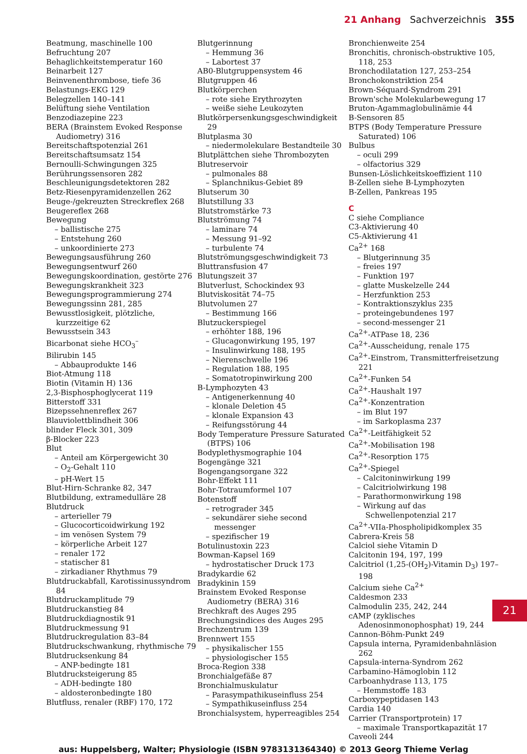21 Anhang Sachverzeichnis 355
Beatmung, maschinelle 100
Befruchtung 207
Behaglichkeitstemperatur 160
Beinarbeit 127
Beinvenenthrombose, tiefe 36
Belastungs-EKG 129
Belegzellen 140–141
Belüftung siehe Ventilation
Benzodiazepine 223
BERA (Brainstem Evoked Response Audiometry) 316
Bereitschaftspotenzial 261
Bereitschaftsumsatz 154
Bernoulli-Schwingungen 325
Berührungssensoren 282
Beschleunigungsdetektoren 282
Betz-Riesenpyramidenzellen 262
Beuge-/gekreuzten Streckreflex 268
Beugereflex 268
Bewegung
– ballistische 275
– Entstehung 260
– unkoordinierte 273
Bewegungsausführung 260
Bewegungsentwurf 260
Bewegungskoordination, gestörte 276
Bewegungskrankheit 323
Bewegungsprogrammierung 274
Bewegungssinn 281, 285
Bewusstlosigkeit, plötzliche, kurzzeitige 62
Bewusstsein 343
Bicarbonat siehe HCO<sub>3</sub><sup>–</sup>
Bilirubin 145
– Abbauprodukte 146
Biot-Atmung 118
Biotin (Vitamin H) 136
2,3-Bisphosphoglycerat 119
Bitterstoff 331
Bizepssehnenreflex 267
Blauviolettblindheit 306
blinder Fleck 301, 309
β-Blocker 223
Blut
– Anteil am Körpergewicht 30
– O<sub>2</sub>-Gehalt 110
– pH-Wert 15
Blut-Hirn-Schranke 82, 347
Blutbildung, extramedulläre 28
Blutdruck
– arterieller 79
– Glucocorticoidwirkung 192
– im venösen System 79
– körperliche Arbeit 127
– renaler 172
– statischer 81
– zirkadianer Rhythmus 79
Blutdruckabfall, Karotissinussyndrom 84
Blutdruckamplitude 79
Blutdruckanstieg 84
Blutdruckdiagnostik 91
Blutdruckmessung 91
Blutdruckregulation 83–84
Blutdruckschwankung, rhythmische 79
Blutdrucksenkung 84
– ANP-bedingte 181
Blutdrucksteigerung 85
– ADH-bedingte 180
– aldosteronbedingte 180
Blutfluss, renaler (RBF) 170, 172
Blutgerinnung
– Hemmung 36
– Labortest 37
AB0-Blutgruppensystem 46
Blutgruppen 46
Blutkörperchen
– rote siehe Erythrozyten
– weiße siehe Leukozyten
Blutkörpersenkungsgeschwindigkeit 29
Blutplasma 30
– niedermolekulare Bestandteile 30
Blutplättchen siehe Thrombozyten
Blutreservoir
– pulmonales 88
– Splanchnikus-Gebiet 89
Blutserum 30
Blutstillung 33
Blutstromstärke 73
Blutströmung 74
– laminare 74
– Messung 91–92
– turbulente 74
Blutströmungsgeschwindigkeit 73
Bluttransfusion 47
Blutungszeit 37
Blutverlust, Schockindex 93
Blutviskosität 74–75
Blutvolumen 27
– Bestimmung 166
Blutzuckerspiegel
– erhöhter 188, 196
– Glucagonwirkung 195, 197
– Insulinwirkung 188, 195
– Nierenschwelle 196
– Regulation 188, 195
– Somatotropinwirkung 200
B-Lymphozyten 43
– Antigenerkennung 40
– klonale Deletion 45
– klonale Expansion 43
– Reifungsstörung 44
Body Temperature Pressure Saturated (BTPS) 106
Bodyplethysmographie 104
Bogengänge 321
Bogengangsorgane 322
Bohr-Effekt 111
Bohr-Totraumformel 107
Botenstoff
– retrograder 345
– sekundärer siehe second messenger
– spezifischer 19
Botulinustoxin 223
Bowman-Kapsel 169
– hydrostatischer Druck 173
Bradykardie 62
Bradykinin 159
Brainstem Evoked Response Audiometry (BERA) 316
Brechkraft des Auges 295
Brechungsindices des Auges 295
Brechzentrum 139
Brennwert 155
– physikalischer 155
– physiologischer 155
Broca-Region 338
Bronchialgefäße 87
Bronchialmuskulatur
– Parasympathikuseinfluss 254
– Sympathikuseinfluss 254
Bronchialsystem, hyperreagibles 254
Bronchienweite 254
Bronchitis, chronisch-obstruktive 105, 118, 253
Bronchodilatation 127, 253–254
Bronchokonstriktion 254
Brown-Séquard-Syndrom 291
Brown'sche Molekularbewegung 17
Bruton-Agammaglobulinämie 44
B-Sensoren 85
BTPS (Body Temperature Pressure Saturated) 106
Bulbus
– oculi 299
– olfactorius 329
Bunsen-Löslichkeitskoeffizient 110
B-Zellen siehe B-Lymphozyten
B-Zellen, Pankreas 195
C
C siehe Compliance
C3-Aktivierung 40
C5-Aktivierung 41
Ca<sup>2+</sup> 168
– Blutgerinnung 35
– freies 197
– Funktion 197
– glatte Muskelzelle 244
– Herzfunktion 253
– Kontraktionszyklus 235
– proteingebundenes 197
– second-messenger 21
Ca<sup>2+</sup>-ATPase 18, 236
Ca<sup>2+</sup>-Ausscheidung, renale 175
Ca<sup>2+</sup>-Einstrom, Transmitterfreisetzung 221
Ca<sup>2+</sup>-Funken 54
Ca<sup>2+</sup>-Haushalt 197
Ca<sup>2+</sup>-Konzentration
– im Blut 197
– im Sarkoplasma 237
Ca<sup>2+</sup>-Leitfähigkeit 52
Ca<sup>2+</sup>-Mobilisation 198
Ca<sup>2+</sup>-Resorption 175
Ca<sup>2+</sup>-Spiegel
– Calcitoninwirkung 199
– Calcitriolwirkung 198
– Parathormonwirkung 198
– Wirkung auf das Schwellenpotenzial 217
Ca<sup>2+</sup>-VIIa-Phospholipidkomplex 35
Cabrera-Kreis 58
Calciol siehe Vitamin D
Calcitonin 194, 197, 199
Calcitriol (1,25-(OH<sub>2</sub>)-Vitamin D<sub>3</sub>) 197–198
Calcium siehe Ca<sup>2+</sup>
Caldesmon 233
Calmodulin 235, 242, 244
cAMP (zyklisches Adenosinmonophosphat) 19, 244
Cannon-Böhm-Punkt 249
Capsula interna, Pyramidenbahnläsion 262
Capsula-interna-Syndrom 262
Carbamino-Hämoglobin 112
Carboanhydrase 113, 175
– Hemmstoffe 183
Carboxypeptidasen 143
Cardia 140
Carrier (Transportprotein) 17
– maximale Transportkapazität 17
Caveoli 244
21
aus: Huppelsberg, Walter; Physiologie (ISBN 9783131364340) © 2013 Georg Thieme Verlag